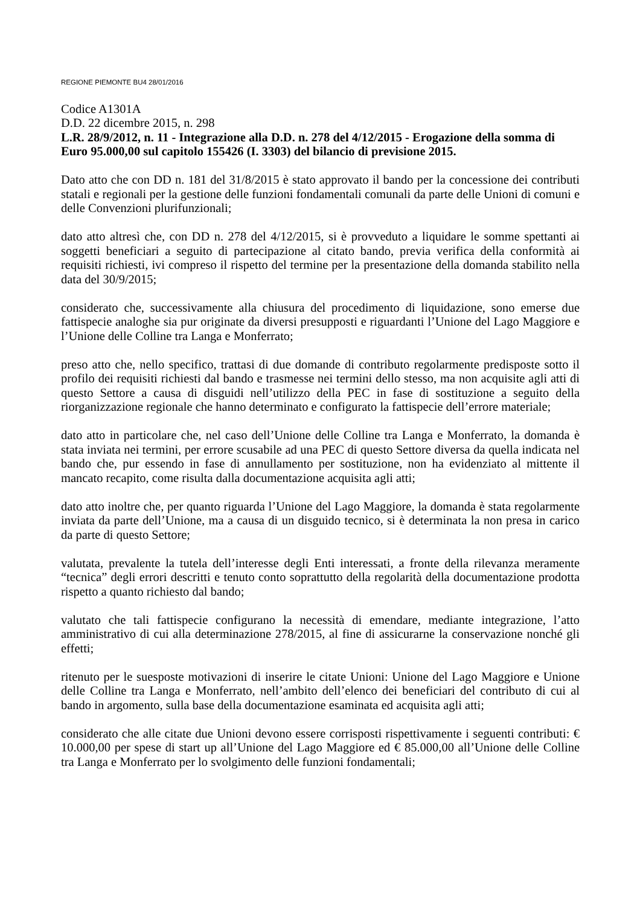REGIONE PIEMONTE BU4 28/01/2016
Codice A1301A
D.D. 22 dicembre 2015, n. 298
L.R. 28/9/2012, n. 11 - Integrazione alla D.D. n. 278 del 4/12/2015 - Erogazione della somma di Euro 95.000,00 sul capitolo 155426 (I. 3303) del bilancio di previsione 2015.
Dato atto che con DD n. 181 del 31/8/2015 è stato approvato il bando per la concessione dei contributi statali e regionali per la gestione delle funzioni fondamentali comunali da parte delle Unioni di comuni e delle Convenzioni plurifunzionali;
dato atto altresì che, con DD n. 278 del 4/12/2015, si è provveduto a liquidare le somme spettanti ai soggetti beneficiari a seguito di partecipazione al citato bando, previa verifica della conformità ai requisiti richiesti, ivi compreso il rispetto del termine per la presentazione della domanda stabilito nella data del 30/9/2015;
considerato che, successivamente alla chiusura del procedimento di liquidazione, sono emerse due fattispecie analoghe sia pur originate da diversi presupposti e riguardanti l’Unione del Lago Maggiore e l’Unione delle Colline tra Langa e Monferrato;
preso atto che, nello specifico, trattasi di due domande di contributo regolarmente predisposte sotto il profilo dei requisiti richiesti dal bando e trasmesse nei termini dello stesso, ma non acquisite agli atti di questo Settore a causa di disguidi nell’utilizzo della PEC in fase di sostituzione a seguito della riorganizzazione regionale che hanno determinato e configurato la fattispecie dell’errore materiale;
dato atto in particolare che, nel caso dell’Unione delle Colline tra Langa e Monferrato, la domanda è stata inviata nei termini, per errore scusabile ad una PEC di questo Settore diversa da quella indicata nel bando che, pur essendo in fase di annullamento per sostituzione, non ha evidenziato al mittente il mancato recapito, come risulta dalla documentazione acquisita agli atti;
dato atto inoltre che, per quanto riguarda l’Unione del Lago Maggiore, la domanda è stata regolarmente inviata da parte dell’Unione, ma a causa di un disguido tecnico, si è determinata la non presa in carico da parte di questo Settore;
valutata, prevalente la tutela dell’interesse degli Enti interessati, a fronte della rilevanza meramente “tecnica” degli errori descritti e tenuto conto soprattutto della regolarità della documentazione prodotta rispetto a quanto richiesto dal bando;
valutato che tali fattispecie configurano la necessità di emendare, mediante integrazione, l’atto amministrativo di cui alla determinazione 278/2015, al fine di assicurarne la conservazione nonché gli effetti;
ritenuto per le suesposte motivazioni di inserire le citate Unioni: Unione del Lago Maggiore e Unione delle Colline tra Langa e Monferrato, nell’ambito dell’elenco dei beneficiari del contributo di cui al bando in argomento, sulla base della documentazione esaminata ed acquisita agli atti;
considerato che alle citate due Unioni devono essere corrisposti rispettivamente i seguenti contributi: € 10.000,00 per spese di start up all’Unione del Lago Maggiore ed € 85.000,00 all’Unione delle Colline tra Langa e Monferrato per lo svolgimento delle funzioni fondamentali;